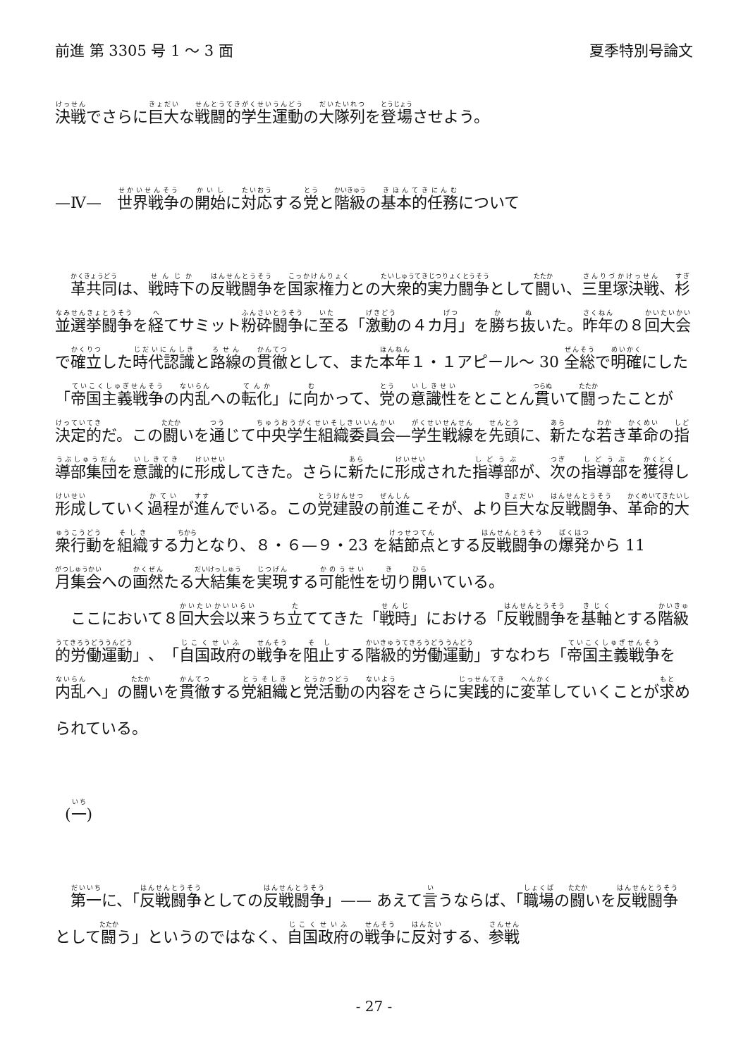前進 第 3305 号 1 ～ 3 面 夏季特別号論文
決戦でさらに巨大な戦闘的学生運動の大隊列を登場させよう。
—Ⅳ—　世界戦争の開始に対応する党と階級の基本的任務について
革共同は、戦時下の反戦闘争を国家権力との大衆的実力闘争として闘い、三里塚決戦、杉並選挙闘争を経てサミット粉砕闘争に至る「激動の４カ月」を勝ち抜いた。昨年の８回大会で確立した時代認識と路線の貫徹として、また本年１・１アピール～ 30 全総で明確にした「帝国主義戦争の内乱への転化」に向かって、党の意識性をとことん貫いて闘ったことが決定的だ。この闘いを通じて中央学生組織委員会—学生戦線を先頭に、新たな若き革命の指導部集団を意識的に形成してきた。さらに新たに形成された指導部が、次の指導部を獲得し形成していく過程が進んでいる。この党建設の前進こそが、より巨大な反戦闘争、革命的大衆行動を組織する力となり、８・６—９・23 を結節点とする反戦闘争の爆発から 11 月集会への画然たる大結集を実現する可能性を切り開いている。
ここにおいて８回大会以来うち立ててきた「戦時」における「反戦闘争を基軸とする階級的労働運動」、「自国政府の戦争を阻止する階級的労働運動」すなわち「帝国主義戦争を内乱へ」の闘いを貫徹する党組織と党活動の内容をさらに実践的に変革していくことが求められている。
(一)
第一に、「反戦闘争としての反戦闘争」—— あえて言うならば、「職場の闘いを反戦闘争として闘う」というのではなく、自国政府の戦争に反対する、参戦
- 27 -